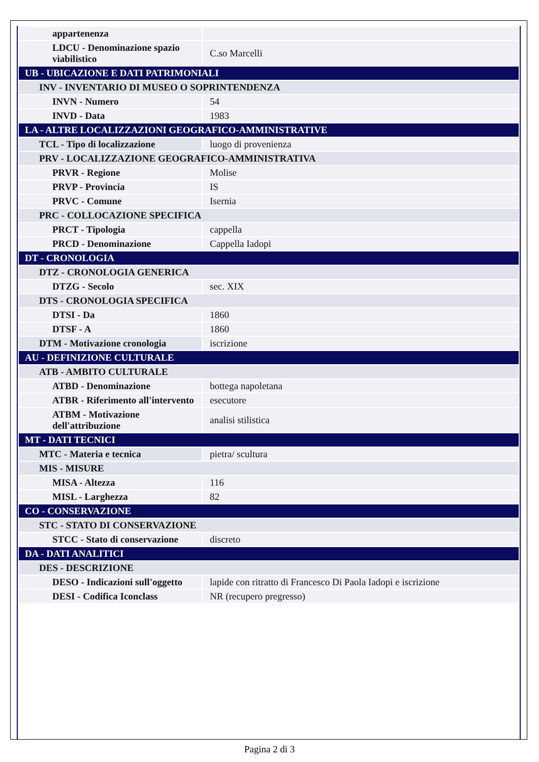| appartenenza | |
| LDCU - Denominazione spazio viabilistico | C.so Marcelli |
| UB - UBICAZIONE E DATI PATRIMONIALI | |
| INV - INVENTARIO DI MUSEO O SOPRINTENDENZA | |
| INVN - Numero | 54 |
| INVD - Data | 1983 |
| LA - ALTRE LOCALIZZAZIONI GEOGRAFICO-AMMINISTRATIVE | |
| TCL - Tipo di localizzazione | luogo di provenienza |
| PRV - LOCALIZZAZIONE GEOGRAFICO-AMMINISTRATIVA | |
| PRVR - Regione | Molise |
| PRVP - Provincia | IS |
| PRVC - Comune | Isernia |
| PRC - COLLOCAZIONE SPECIFICA | |
| PRCT - Tipologia | cappella |
| PRCD - Denominazione | Cappella Iadopi |
| DT - CRONOLOGIA | |
| DTZ - CRONOLOGIA GENERICA | |
| DTZG - Secolo | sec. XIX |
| DTS - CRONOLOGIA SPECIFICA | |
| DTSI - Da | 1860 |
| DTSF - A | 1860 |
| DTM - Motivazione cronologia | iscrizione |
| AU - DEFINIZIONE CULTURALE | |
| ATB - AMBITO CULTURALE | |
| ATBD - Denominazione | bottega napoletana |
| ATBR - Riferimento all'intervento | esecutore |
| ATBM - Motivazione dell'attribuzione | analisi stilistica |
| MT - DATI TECNICI | |
| MTC - Materia e tecnica | pietra/ scultura |
| MIS - MISURE | |
| MISA - Altezza | 116 |
| MISL - Larghezza | 82 |
| CO - CONSERVAZIONE | |
| STC - STATO DI CONSERVAZIONE | |
| STCC - Stato di conservazione | discreto |
| DA - DATI ANALITICI | |
| DES - DESCRIZIONE | |
| DESO - Indicazioni sull'oggetto | lapide con ritratto di Francesco Di Paola Iadopi e iscrizione |
| DESI - Codifica Iconclass | NR (recupero pregresso) |
Pagina 2 di 3